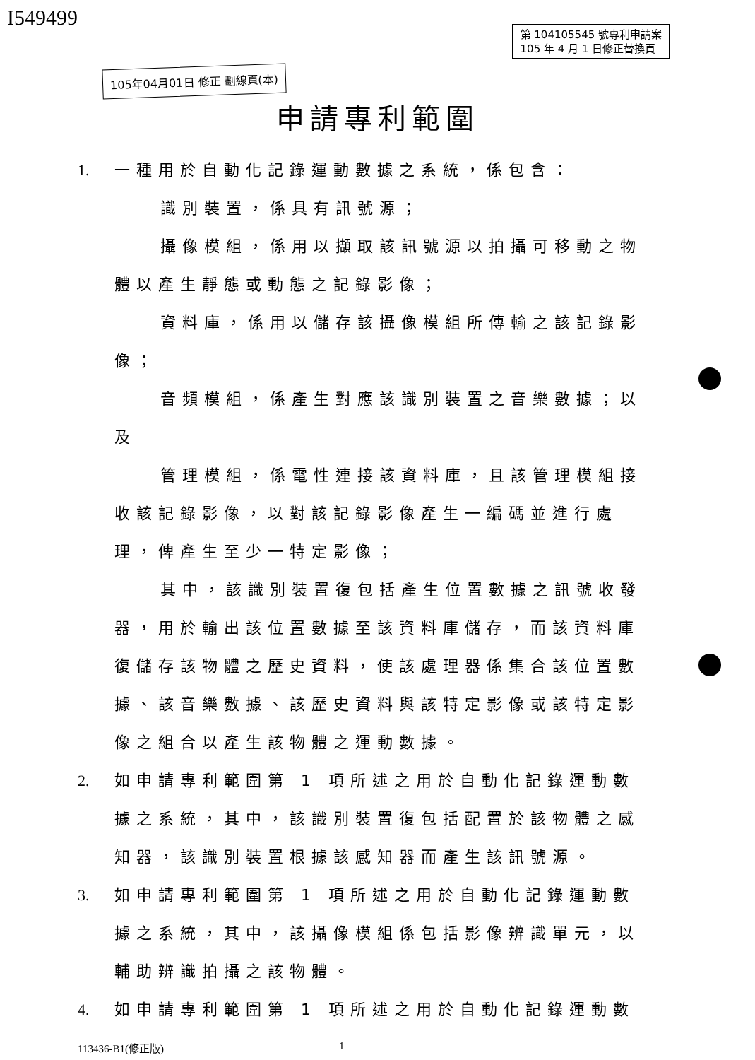I549499
第 104105545 號專利申請案
105 年 4 月 1 日修正替換頁
105年04月01日 修正 劃線頁(本)
申請專利範圍
1. 一種用於自動化記錄運動數據之系統，係包含：
識別裝置，係具有訊號源；
攝像模組，係用以擷取該訊號源以拍攝可移動之物體以產生靜態或動態之記錄影像；
資料庫，係用以儲存該攝像模組所傳輸之該記錄影像；
音頻模組，係產生對應該識別裝置之音樂數據；以及
管理模組，係電性連接該資料庫，且該管理模組接收該記錄影像，以對該記錄影像產生一編碼並進行處理，俾產生至少一特定影像；
其中，該識別裝置復包括產生位置數據之訊號收發器，用於輸出該位置數據至該資料庫儲存，而該資料庫復儲存該物體之歷史資料，使該處理器係集合該位置數據、該音樂數據、該歷史資料與該特定影像或該特定影像之組合以產生該物體之運動數據。
2. 如申請專利範圍第 1 項所述之用於自動化記錄運動數據之系統，其中，該識別裝置復包括配置於該物體之感知器，該識別裝置根據該感知器而產生該訊號源。
3. 如申請專利範圍第 1 項所述之用於自動化記錄運動數據之系統，其中，該攝像模組係包括影像辨識單元，以輔助辨識拍攝之該物體。
4. 如申請專利範圍第 1 項所述之用於自動化記錄運動數
113436-B1(修正版) 1